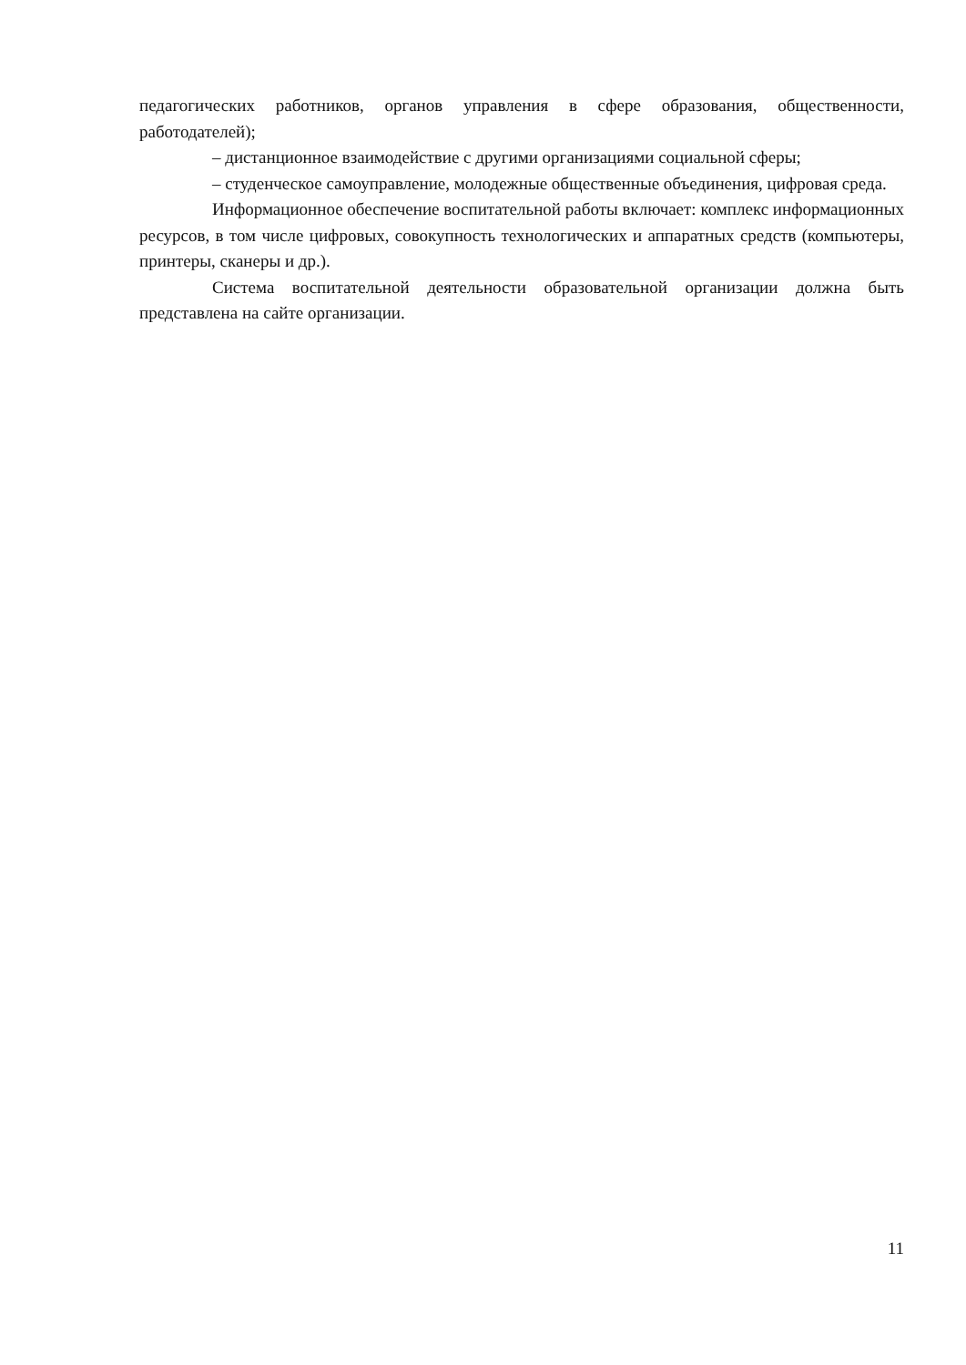педагогических работников, органов управления в сфере образования, общественности, работодателей);
– дистанционное взаимодействие с другими организациями социальной сферы;
– студенческое самоуправление, молодежные общественные объединения, цифровая среда.
Информационное обеспечение воспитательной работы включает: комплекс информационных ресурсов, в том числе цифровых, совокупность технологических и аппаратных средств (компьютеры, принтеры, сканеры и др.).
Система воспитательной деятельности образовательной организации должна быть представлена на сайте организации.
11